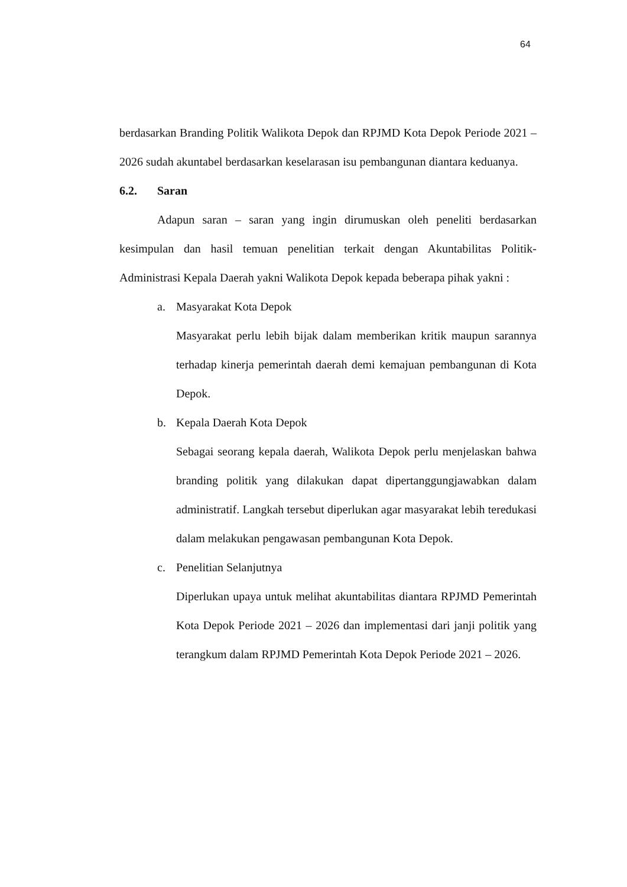64
berdasarkan Branding Politik Walikota Depok dan RPJMD Kota Depok Periode 2021 – 2026 sudah akuntabel berdasarkan keselarasan isu pembangunan diantara keduanya.
6.2. Saran
Adapun saran – saran yang ingin dirumuskan oleh peneliti berdasarkan kesimpulan dan hasil temuan penelitian terkait dengan Akuntabilitas Politik-Administrasi Kepala Daerah yakni Walikota Depok kepada beberapa pihak yakni :
a. Masyarakat Kota Depok
Masyarakat perlu lebih bijak dalam memberikan kritik maupun sarannya terhadap kinerja pemerintah daerah demi kemajuan pembangunan di Kota Depok.
b. Kepala Daerah Kota Depok
Sebagai seorang kepala daerah, Walikota Depok perlu menjelaskan bahwa branding politik yang dilakukan dapat dipertanggungjawabkan dalam administratif. Langkah tersebut diperlukan agar masyarakat lebih teredukasi dalam melakukan pengawasan pembangunan Kota Depok.
c. Penelitian Selanjutnya
Diperlukan upaya untuk melihat akuntabilitas diantara RPJMD Pemerintah Kota Depok Periode 2021 – 2026 dan implementasi dari janji politik yang terangkum dalam RPJMD Pemerintah Kota Depok Periode 2021 – 2026.